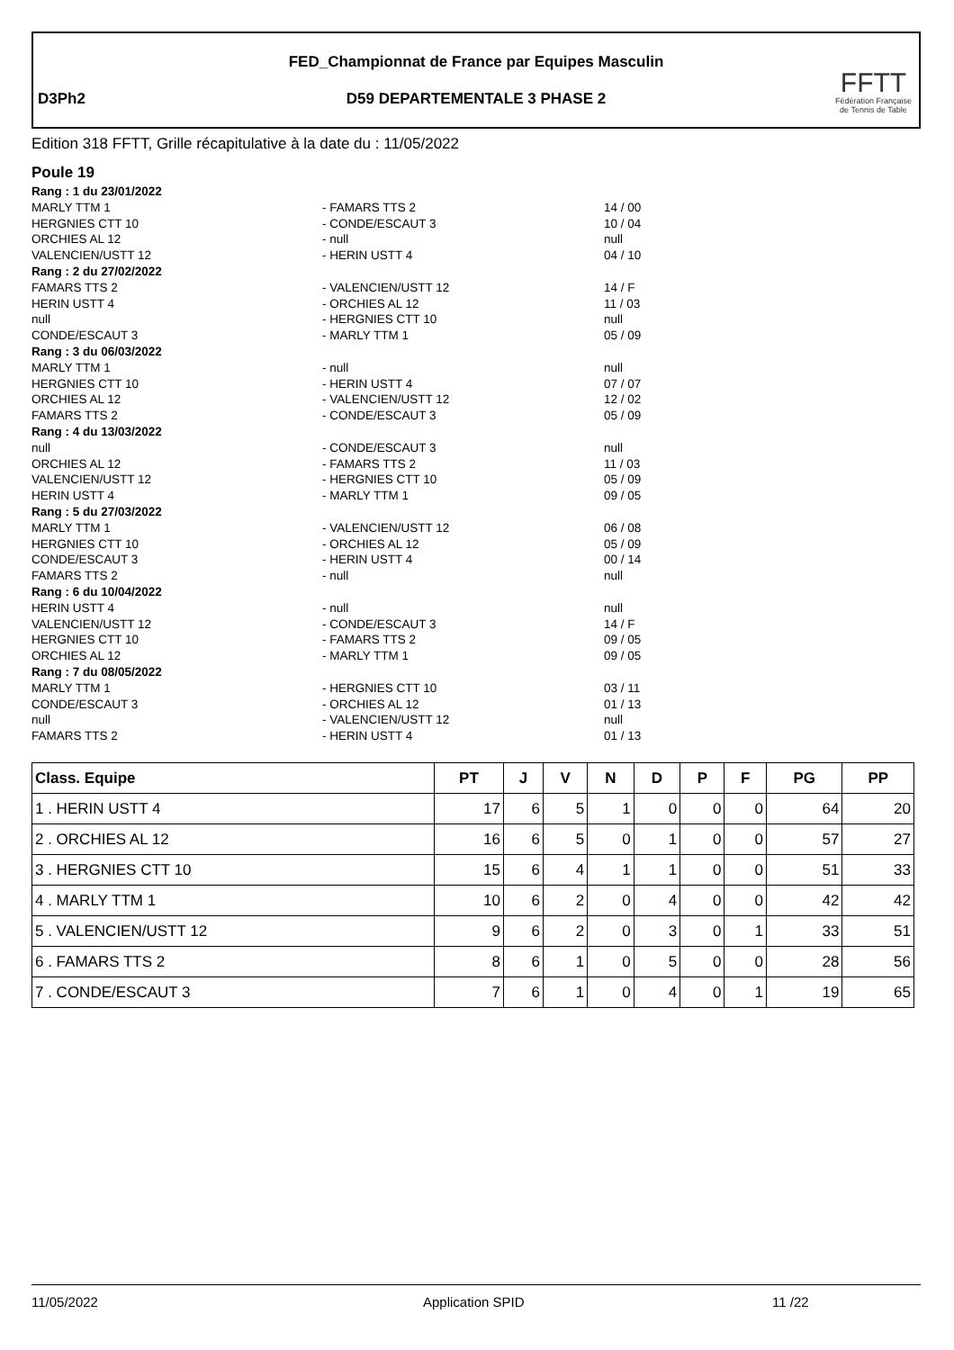FED_Championnat de France par Equipes Masculin
D3Ph2
D59 DEPARTEMENTALE 3 PHASE 2
FFTT
Fédération Française
de Tennis de Table
Edition 318 FFTT, Grille récapitulative à la date du : 11/05/2022
Poule 19
Rang : 1 du 23/01/2022
MARLY TTM 1 - FAMARS TTS 2 14 / 00
HERGNIES CTT 10 - CONDE/ESCAUT 3 10 / 04
ORCHIES AL 12 - null null
VALENCIEN/USTT 12 - HERIN USTT 4 04 / 10
Rang : 2 du 27/02/2022
FAMARS TTS 2 - VALENCIEN/USTT 12 14 / F
HERIN USTT 4 - ORCHIES AL 12 11 / 03
null - HERGNIES CTT 10 null
CONDE/ESCAUT 3 - MARLY TTM 1 05 / 09
Rang : 3 du 06/03/2022
MARLY TTM 1 - null null
HERGNIES CTT 10 - HERIN USTT 4 07 / 07
ORCHIES AL 12 - VALENCIEN/USTT 12 12 / 02
FAMARS TTS 2 - CONDE/ESCAUT 3 05 / 09
Rang : 4 du 13/03/2022
null - CONDE/ESCAUT 3 null
ORCHIES AL 12 - FAMARS TTS 2 11 / 03
VALENCIEN/USTT 12 - HERGNIES CTT 10 05 / 09
HERIN USTT 4 - MARLY TTM 1 09 / 05
Rang : 5 du 27/03/2022
MARLY TTM 1 - VALENCIEN/USTT 12 06 / 08
HERGNIES CTT 10 - ORCHIES AL 12 05 / 09
CONDE/ESCAUT 3 - HERIN USTT 4 00 / 14
FAMARS TTS 2 - null null
Rang : 6 du 10/04/2022
HERIN USTT 4 - null null
VALENCIEN/USTT 12 - CONDE/ESCAUT 3 14 / F
HERGNIES CTT 10 - FAMARS TTS 2 09 / 05
ORCHIES AL 12 - MARLY TTM 1 09 / 05
Rang : 7 du 08/05/2022
MARLY TTM 1 - HERGNIES CTT 10 03 / 11
CONDE/ESCAUT 3 - ORCHIES AL 12 01 / 13
null - VALENCIEN/USTT 12 null
FAMARS TTS 2 - HERIN USTT 4 01 / 13
| Class. Equipe | PT | J | V | N | D | P | F | PG | PP |
| --- | --- | --- | --- | --- | --- | --- | --- | --- | --- |
| 1 . HERIN USTT 4 | 17 | 6 | 5 | 1 | 0 | 0 | 0 | 64 | 20 |
| 2 . ORCHIES AL 12 | 16 | 6 | 5 | 0 | 1 | 0 | 0 | 57 | 27 |
| 3 . HERGNIES CTT 10 | 15 | 6 | 4 | 1 | 1 | 0 | 0 | 51 | 33 |
| 4 . MARLY TTM 1 | 10 | 6 | 2 | 0 | 4 | 0 | 0 | 42 | 42 |
| 5 . VALENCIEN/USTT 12 | 9 | 6 | 2 | 0 | 3 | 0 | 1 | 33 | 51 |
| 6 . FAMARS TTS 2 | 8 | 6 | 1 | 0 | 5 | 0 | 0 | 28 | 56 |
| 7 . CONDE/ESCAUT 3 | 7 | 6 | 1 | 0 | 4 | 0 | 1 | 19 | 65 |
11/05/2022 Application SPID 11 /22